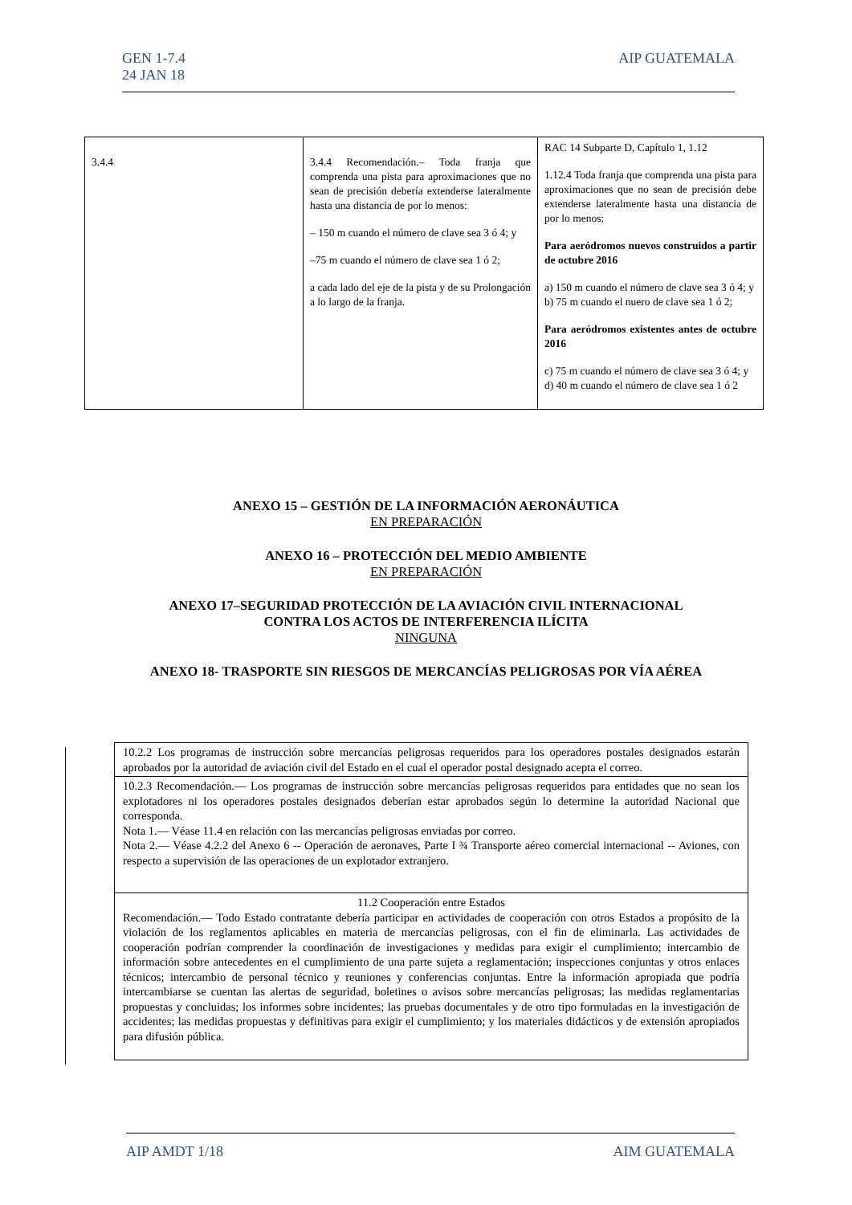GEN 1-7.4
24 JAN 18
AIP GUATEMALA
| 3.4.4 | 3.4.4 Recomendación.– Toda franja que comprenda una pista para aproximaciones que no sean de precisión debería extenderse lateralmente hasta una distancia de por lo menos: – 150 m cuando el número de clave sea 3 ó 4; y –75 m cuando el número de clave sea 1 ó 2; a cada lado del eje de la pista y de su Prolongación a lo largo de la franja. | RAC 14 Subparte D, Capítulo 1, 1.12 1.12.4 Toda franja que comprenda una pista para aproximaciones que no sean de precisión debe extenderse lateralmente hasta una distancia de por lo menos: Para aeródromos nuevos construidos a partir de octubre 2016 a) 150 m cuando el número de clave sea 3 ó 4; y b) 75 m cuando el nuero de clave sea 1 ó 2; Para aeródromos existentes antes de octubre 2016 c) 75 m cuando el número de clave sea 3 ó 4; y d) 40 m cuando el número de clave sea 1 ó 2 |
ANEXO 15 – GESTIÓN DE LA INFORMACIÓN AERONÁUTICA
EN PREPARACIÓN
ANEXO 16 – PROTECCIÓN DEL MEDIO AMBIENTE
EN PREPARACIÓN
ANEXO 17–SEGURIDAD PROTECCIÓN DE LA AVIACIÓN CIVIL INTERNACIONAL
CONTRA LOS ACTOS DE INTERFERENCIA ILÍCITA
NINGUNA
ANEXO 18- TRASPORTE SIN RIESGOS DE MERCANCÍAS PELIGROSAS POR VÍA AÉREA
| 10.2.2 Los programas de instrucción sobre mercancías peligrosas requeridos para los operadores postales designados estarán aprobados por la autoridad de aviación civil del Estado en el cual el operador postal designado acepta el correo. |
| 10.2.3 Recomendación.— Los programas de instrucción sobre mercancías peligrosas requeridos para entidades que no sean los explotadores ni los operadores postales designados deberían estar aprobados según lo determine la autoridad Nacional que corresponda. Nota 1.— Véase 11.4 en relación con las mercancías peligrosas enviadas por correo. Nota 2.— Véase 4.2.2 del Anexo 6 -- Operación de aeronaves, Parte I ¾ Transporte aéreo comercial internacional -- Aviones, con respecto a supervisión de las operaciones de un explotador extranjero. |
| 11.2 Cooperación entre Estados Recomendación.— Todo Estado contratante debería participar en actividades de cooperación con otros Estados a propósito de la violación de los reglamentos aplicables en materia de mercancías peligrosas, con el fin de eliminarla. Las actividades de cooperación podrían comprender la coordinación de investigaciones y medidas para exigir el cumplimiento; intercambio de información sobre antecedentes en el cumplimiento de una parte sujeta a reglamentación; inspecciones conjuntas y otros enlaces técnicos; intercambio de personal técnico y reuniones y conferencias conjuntas. Entre la información apropiada que podría intercambiarse se cuentan las alertas de seguridad, boletines o avisos sobre mercancías peligrosas; las medidas reglamentarias propuestas y concluidas; los informes sobre incidentes; las pruebas documentales y de otro tipo formuladas en la investigación de accidentes; las medidas propuestas y definitivas para exigir el cumplimiento; y los materiales didácticos y de extensión apropiados para difusión pública. |
AIP AMDT 1/18 AIM GUATEMALA